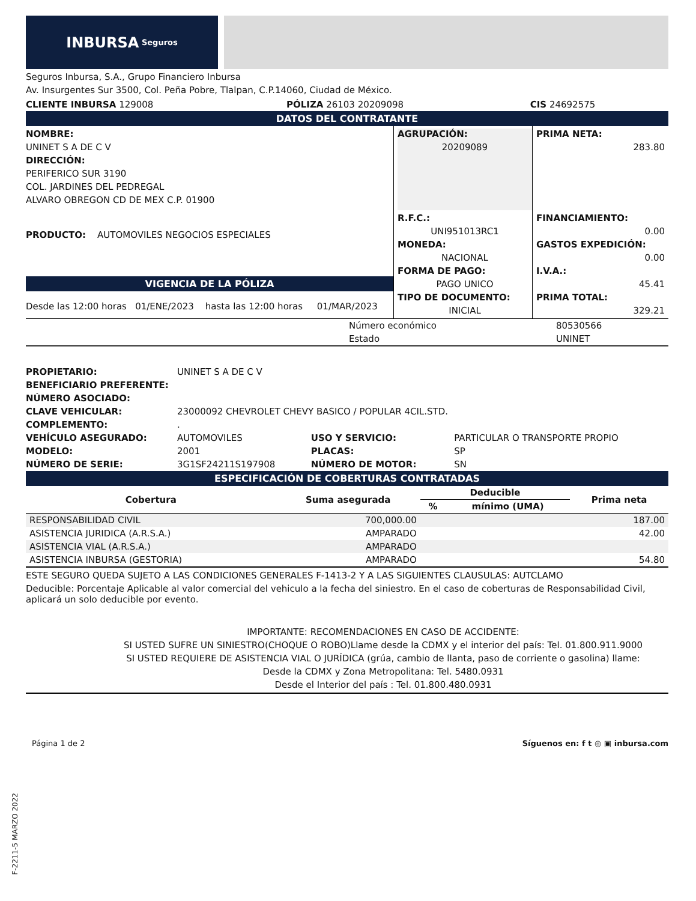F-2211-5 MARZO 2022
INBURSA Seguros
Seguros Inbursa, S.A., Grupo Financiero Inbursa
Av. Insurgentes Sur 3500, Col. Peña Pobre, Tlalpan, C.P.14060, Ciudad de México.
| CLIENTE INBURSA 129008 | PÓLIZA 26103 20209098 | CIS 24692575 |
DATOS DEL CONTRATANTE
NOMBRE:
UNINET S A DE C V
DIRECCIÓN:
PERIFERICO SUR 3190
COL. JARDINES DEL PEDREGAL
ALVARO OBREGON CD DE MEX C.P. 01900
PRODUCTO: AUTOMOVILES NEGOCIOS ESPECIALES
VIGENCIA DE LA PÓLIZA
Desde las 12:00 horas 01/ENE/2023 hasta las 12:00 horas 01/MAR/2023
AGRUPACIÓN:
20209089
R.F.C.:
UNI951013RC1
MONEDA:
NACIONAL
FORMA DE PAGO:
PAGO UNICO
TIPO DE DOCUMENTO:
INICIAL
PRIMA NETA:
283.80
FINANCIAMIENTO:
0.00
GASTOS EXPEDICIÓN:
0.00
I.V.A.:
45.41
PRIMA TOTAL:
329.21
| | Número económico | 80530566 |
| | Estado | UNINET |
| PROPIETARIO: | UNINET S A DE C V | | |
| BENEFICIARIO PREFERENTE: | | | |
| NÚMERO ASOCIADO: | | | |
| CLAVE VEHICULAR: | 23000092 CHEVROLET CHEVY BASICO / POPULAR 4CIL.STD. | | |
| COMPLEMENTO: | . | | |
| VEHÍCULO ASEGURADO: | AUTOMOVILES | USO Y SERVICIO: | PARTICULAR O TRANSPORTE PROPIO |
| MODELO: | 2001 | PLACAS: | SP |
| NÚMERO DE SERIE: | 3G1SF24211S197908 | NÚMERO DE MOTOR: | SN |
ESPECIFICACIÓN DE COBERTURAS CONTRATADAS
| Cobertura | Suma asegurada | Deducible | | Prima neta |
| --- | --- | --- | --- | --- |
| | | % | mínimo (UMA) | |
| RESPONSABILIDAD CIVIL | 700,000.00 | | | 187.00 |
| ASISTENCIA JURIDICA (A.R.S.A.) | AMPARADO | | | 42.00 |
| ASISTENCIA VIAL (A.R.S.A.) | AMPARADO | | | |
| ASISTENCIA INBURSA (GESTORIA) | AMPARADO | | | 54.80 |
ESTE SEGURO QUEDA SUJETO A LAS CONDICIONES GENERALES F-1413-2 Y A LAS SIGUIENTES CLAUSULAS: AUTCLAMO
Deducible: Porcentaje Aplicable al valor comercial del vehiculo a la fecha del siniestro. En el caso de coberturas de Responsabilidad Civil, aplicará un solo deducible por evento.
IMPORTANTE: RECOMENDACIONES EN CASO DE ACCIDENTE:
SI USTED SUFRE UN SINIESTRO(CHOQUE O ROBO)Llame desde la CDMX y el interior del país: Tel. 01.800.911.9000
SI USTED REQUIERE DE ASISTENCIA VIAL O JURÍDICA (grúa, cambio de llanta, paso de corriente o gasolina) llame:
Desde la CDMX y Zona Metropolitana: Tel. 5480.0931
Desde el Interior del país : Tel. 01.800.480.0931
Página 1 de 2 Síguenos en: f t ◎ ▣ inbursa.com